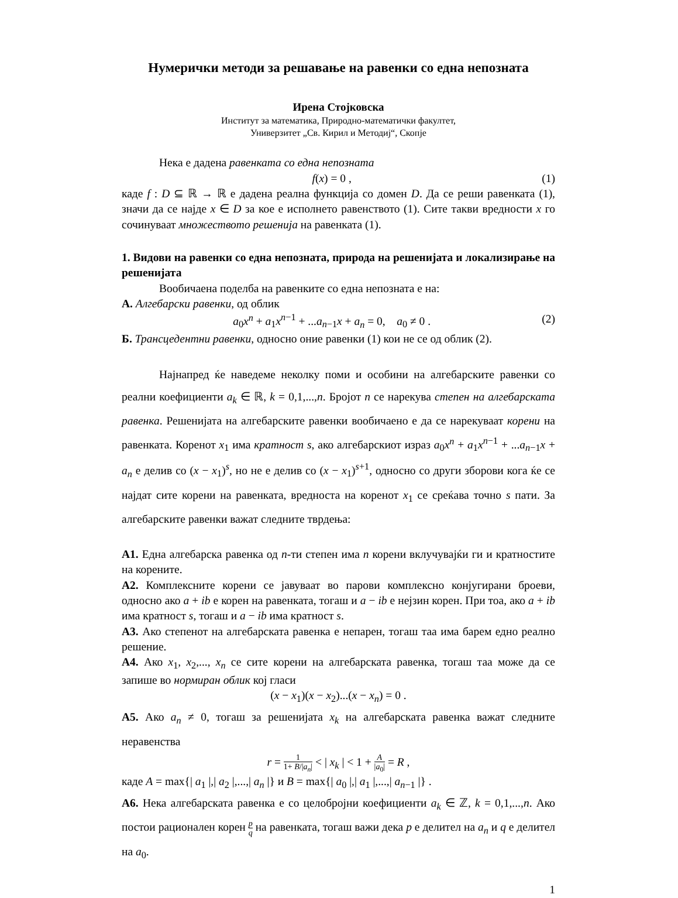Нумерички методи за решавање на равенки со една непозната
Ирена Стојковска
Институт за математика, Природно-математички факултет,
Универзитет „Св. Кирил и Методиј“, Скопје
Нека е дадена равенката со една непозната
f(x) = 0 , (1)
каде f : D ⊆ ℝ → ℝ е дадена реална функција со домен D. Да се реши равенката (1), значи да се најде x ∈ D за кое е исполнето равенството (1). Сите такви вредности x го сочинуваат множеството решенија на равенката (1).
1. Видови на равенки со една непозната, природа на решенијата и локализирање на решенијата
Вообичаена поделба на равенките со една непозната е на:
А. Алгебарски равенки, од облик
a<sub>0</sub>x<sup>n</sup> + a<sub>1</sub>x<sup>n−1</sup> + ...a<sub>n−1</sub>x + a<sub>n</sub> = 0, a<sub>0</sub> ≠ 0 . (2)
Б. Трансцедентни равенки, односно оние равенки (1) кои не се од облик (2).
Најнапред ќе наведеме неколку поми и особини на алгебарските равенки со реални коефициенти a<sub>k</sub> ∈ ℝ, k = 0,1,...,n. Бројот n се нарекува степен на алгебарската равенка. Решенијата на алгебарските равенки вообичаено е да се нарекуваат корени на равенката. Коренот x<sub>1</sub> има кратност s, ако алгебарскиот израз a<sub>0</sub>x<sup>n</sup> + a<sub>1</sub>x<sup>n−1</sup> + ...a<sub>n−1</sub>x + a<sub>n</sub> е делив со (x − x<sub>1</sub>)<sup>s</sup>, но не е делив со (x − x<sub>1</sub>)<sup>s+1</sup>, односно со други зборови кога ќе се најдат сите корени на равенката, вредноста на коренот x<sub>1</sub> се среќава точно s пати. За алгебарските равенки важат следните тврдења:
А1. Една алгебарска равенка од n-ти степен има n корени вклучувајќи ги и кратностите на корените.
А2. Комплексните корени се јавуваат во парови комплексно конјугирани броеви, односно ако a + ib е корен на равенката, тогаш и a − ib е нејзин корен. При тоа, ако a + ib има кратност s, тогаш и a − ib има кратност s.
А3. Ако степенот на алгебарската равенка е непарен, тогаш таа има барем едно реално решение.
А4. Ако x<sub>1</sub>, x<sub>2</sub>,..., x<sub>n</sub> се сите корени на алгебарската равенка, тогаш таа може да се запише во нормиран облик кој гласи
(x − x<sub>1</sub>)(x − x<sub>2</sub>)...(x − x<sub>n</sub>) = 0 .
А5. Ако a<sub>n</sub> ≠ 0, тогаш за решенијата x<sub>k</sub> на алгебарската равенка важат следните неравенства
r = 1 1+ B/|a<sub>n</sub>| < | x<sub>k</sub> | < 1 + A |a<sub>0</sub>| = R ,
каде A = max{| a<sub>1</sub> |,| a<sub>2</sub> |,...,| a<sub>n</sub> |} и B = max{| a<sub>0</sub> |,| a<sub>1</sub> |,...,| a<sub>n−1</sub> |} .
А6. Нека алгебарската равенка е со целобројни коефициенти a<sub>k</sub> ∈ ℤ, k = 0,1,...,n. Ако постои рационален корен p q на равенката, тогаш важи дека p е делител на a<sub>n</sub> и q е делител на a<sub>0</sub>.
1